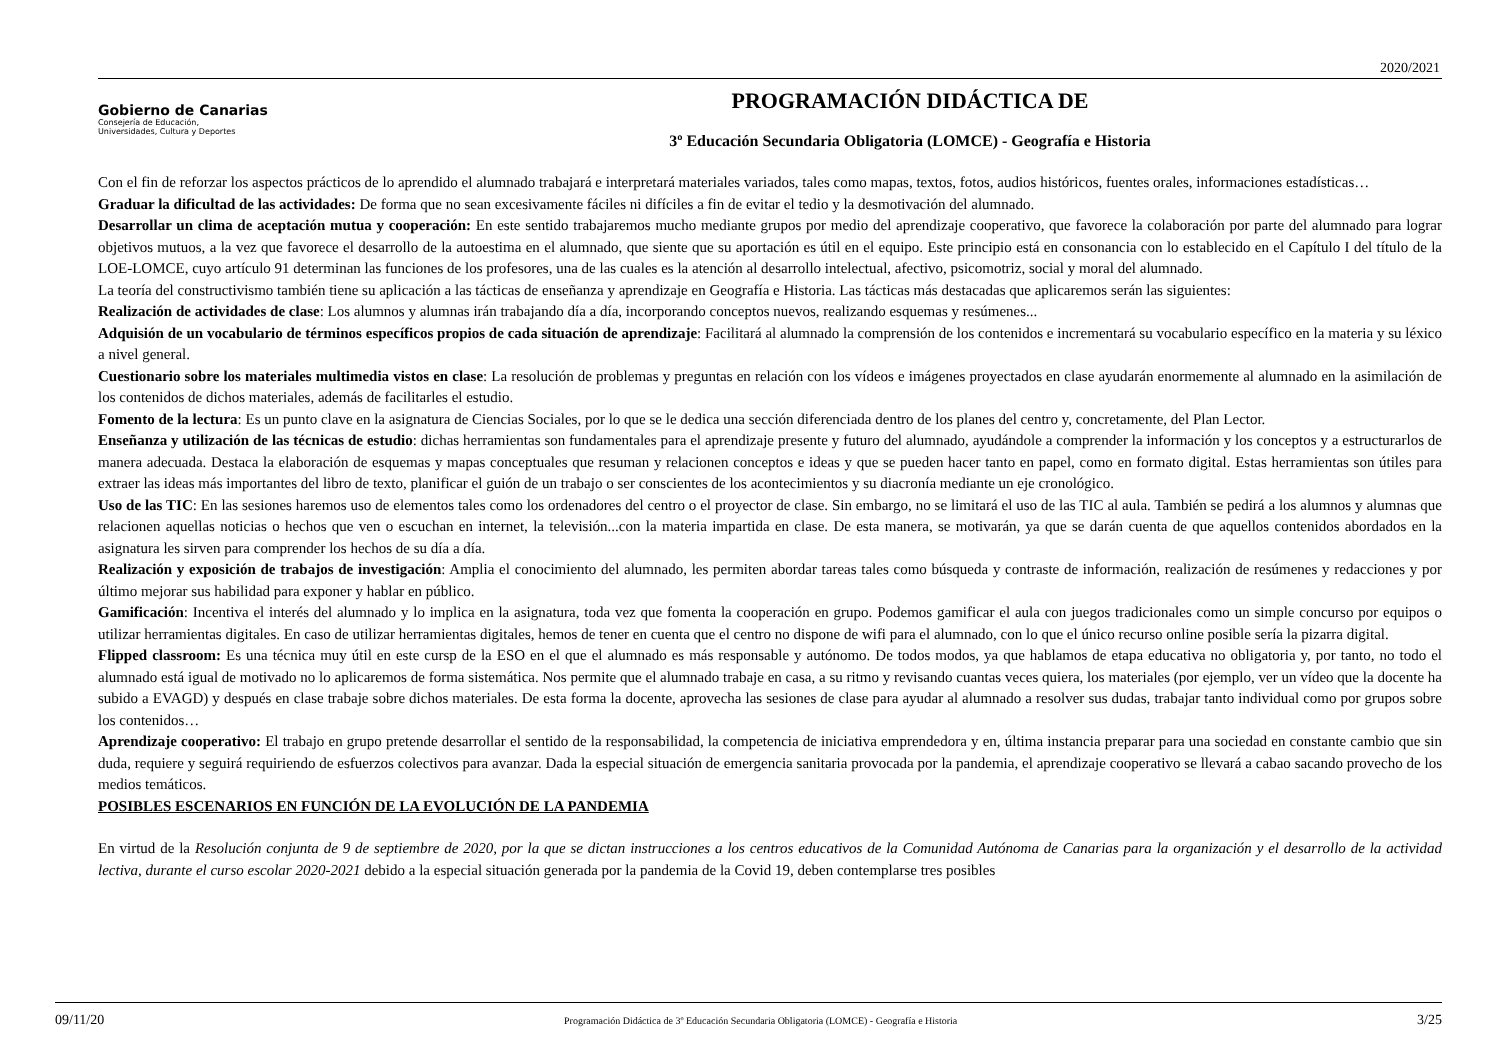2020/2021
Gobierno de Canarias
Consejería de Educación,
Universidades, Cultura y Deportes
PROGRAMACIÓN DIDÁCTICA DE
3º Educación Secundaria Obligatoria (LOMCE) - Geografía e Historia
Con el fin de reforzar los aspectos prácticos de lo aprendido el alumnado trabajará e interpretará materiales variados, tales como mapas, textos, fotos, audios históricos, fuentes orales, informaciones estadísticas…
Graduar la dificultad de las actividades: De forma que no sean excesivamente fáciles ni difíciles a fin de evitar el tedio y la desmotivación del alumnado.
Desarrollar un clima de aceptación mutua y cooperación: En este sentido trabajaremos mucho mediante grupos por medio del aprendizaje cooperativo, que favorece la colaboración por parte del alumnado para lograr objetivos mutuos, a la vez que favorece el desarrollo de la autoestima en el alumnado, que siente que su aportación es útil en el equipo. Este principio está en consonancia con lo establecido en el Capítulo I del título de la LOE-LOMCE, cuyo artículo 91 determinan las funciones de los profesores, una de las cuales es la atención al desarrollo intelectual, afectivo, psicomotriz, social y moral del alumnado.
La teoría del constructivismo también tiene su aplicación a las tácticas de enseñanza y aprendizaje en Geografía e Historia. Las tácticas más destacadas que aplicaremos serán las siguientes:
Realización de actividades de clase: Los alumnos y alumnas irán trabajando día a día, incorporando conceptos nuevos, realizando esquemas y resúmenes...
Adquisión de un vocabulario de términos específicos propios de cada situación de aprendizaje: Facilitará al alumnado la comprensión de los contenidos e incrementará su vocabulario específico en la materia y su léxico a nivel general.
Cuestionario sobre los materiales multimedia vistos en clase: La resolución de problemas y preguntas en relación con los vídeos e imágenes proyectados en clase ayudarán enormemente al alumnado en la asimilación de los contenidos de dichos materiales, además de facilitarles el estudio.
Fomento de la lectura: Es un punto clave en la asignatura de Ciencias Sociales, por lo que se le dedica una sección diferenciada dentro de los planes del centro y, concretamente, del Plan Lector.
Enseñanza y utilización de las técnicas de estudio: dichas herramientas son fundamentales para el aprendizaje presente y futuro del alumnado, ayudándole a comprender la información y los conceptos y a estructurarlos de manera adecuada. Destaca la elaboración de esquemas y mapas conceptuales que resuman y relacionen conceptos e ideas y que se pueden hacer tanto en papel, como en formato digital. Estas herramientas son útiles para extraer las ideas más importantes del libro de texto, planificar el guión de un trabajo o ser conscientes de los acontecimientos y su diacronía mediante un eje cronológico.
Uso de las TIC: En las sesiones haremos uso de elementos tales como los ordenadores del centro o el proyector de clase. Sin embargo, no se limitará el uso de las TIC al aula. También se pedirá a los alumnos y alumnas que relacionen aquellas noticias o hechos que ven o escuchan en internet, la televisión...con la materia impartida en clase. De esta manera, se motivarán, ya que se darán cuenta de que aquellos contenidos abordados en la asignatura les sirven para comprender los hechos de su día a día.
Realización y exposición de trabajos de investigación: Amplia el conocimiento del alumnado, les permiten abordar tareas tales como búsqueda y contraste de información, realización de resúmenes y redacciones y por último mejorar sus habilidad para exponer y hablar en público.
Gamificación: Incentiva el interés del alumnado y lo implica en la asignatura, toda vez que fomenta la cooperación en grupo. Podemos gamificar el aula con juegos tradicionales como un simple concurso por equipos o utilizar herramientas digitales. En caso de utilizar herramientas digitales, hemos de tener en cuenta que el centro no dispone de wifi para el alumnado, con lo que el único recurso online posible sería la pizarra digital.
Flipped classroom: Es una técnica muy útil en este cursp de la ESO en el que el alumnado es más responsable y autónomo. De todos modos, ya que hablamos de etapa educativa no obligatoria y, por tanto, no todo el alumnado está igual de motivado no lo aplicaremos de forma sistemática. Nos permite que el alumnado trabaje en casa, a su ritmo y revisando cuantas veces quiera, los materiales (por ejemplo, ver un vídeo que la docente ha subido a EVAGD) y después en clase trabaje sobre dichos materiales. De esta forma la docente, aprovecha las sesiones de clase para ayudar al alumnado a resolver sus dudas, trabajar tanto individual como por grupos sobre los contenidos…
Aprendizaje cooperativo: El trabajo en grupo pretende desarrollar el sentido de la responsabilidad, la competencia de iniciativa emprendedora y en, última instancia preparar para una sociedad en constante cambio que sin duda, requiere y seguirá requiriendo de esfuerzos colectivos para avanzar. Dada la especial situación de emergencia sanitaria provocada por la pandemia, el aprendizaje cooperativo se llevará a cabao sacando provecho de los medios temáticos.
POSIBLES ESCENARIOS EN FUNCIÓN DE LA EVOLUCIÓN DE LA PANDEMIA
En virtud de la Resolución conjunta de 9 de septiembre de 2020, por la que se dictan instrucciones a los centros educativos de la Comunidad Autónoma de Canarias para la organización y el desarrollo de la actividad lectiva, durante el curso escolar 2020-2021 debido a la especial situación generada por la pandemia de la Covid 19, deben contemplarse tres posibles
09/11/20 Programación Didáctica de 3º Educación Secundaria Obligatoria (LOMCE) - Geografía e Historia 3/25